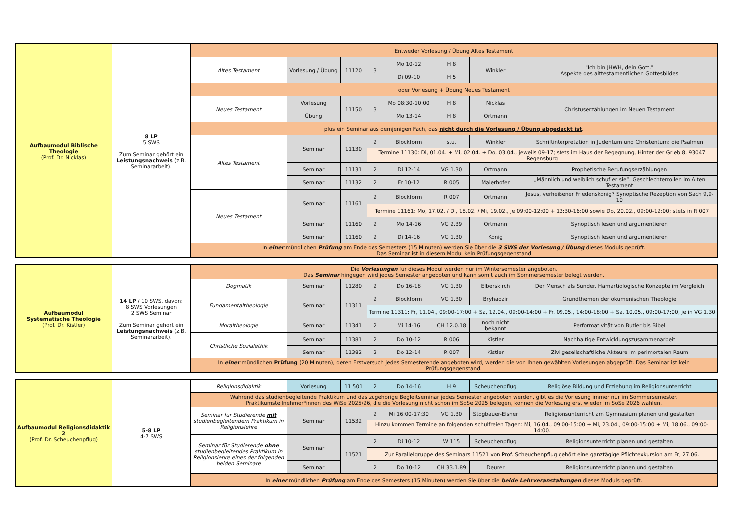| Aufbaumodul Biblische Theologie (Prof. Dr. Nicklas) | 8 LP 5 SWS Zum Seminar gehört ein Leistungsnachweis (z.B. Seminararbeit). | Entweder Vorlesung / Übung Altes Testament | | | | | | | |
| | | Altes Testament | Vorlesung / Übung | 11120 | 3 | Mo 10-12 | H 8 | Winkler | "Ich bin JHWH, dein Gott." Aspekte des alttestamentlichen Gottesbildes |
| | | | | | | Di 09-10 | H 5 | | |
| | | oder Vorlesung + Übung Neues Testament | | | | | | | |
| | | Neues Testament | Vorlesung | 11150 | 3 | Mo 08:30-10:00 | H 8 | Nicklas | Christuserzählungen im Neuen Testament |
| | | | Übung | | | Mo 13-14 | H 8 | Ortmann | |
| | | plus ein Seminar aus demjenigen Fach, das nicht durch die Vorlesung / Übung abgedeckt ist . | | | | | | | |
| | | Altes Testament | Seminar | 11130 | 2 | Blockform | s.u. | Winkler | Schriftinterpretation in Judentum und Christentum: die Psalmen |
| | | | | | Termine 11130: Di, 01.04. + Mi, 02.04. + Do, 03.04., jeweils 09-17; stets im Haus der Begegnung, Hinter der Grieb 8, 93047 Regensburg | | | | |
| | | | Seminar | 11131 | 2 | Di 12-14 | VG 1.30 | Ortmann | Prophetische Berufungserzählungen |
| | | | Seminar | 11132 | 2 | Fr 10-12 | R 005 | Maierhofer | „Männlich und weiblich schuf er sie“. Geschlechterrollen im Alten Testament |
| | | Neues Testament | Seminar | 11161 | 2 | Blockform | R 007 | Ortmann | Jesus, verheißener Friedenskönig? Synoptische Rezeption von Sach 9,9-10 |
| | | | | | Termine 11161: Mo, 17.02. / Di, 18.02. / Mi, 19.02., je 09:00-12:00 + 13:30-16:00 sowie Do, 20.02., 09:00-12:00; stets in R 007 | | | | |
| | | | Seminar | 11160 | 2 | Mo 14-16 | VG 2.39 | Ortmann | Synoptisch lesen und argumentieren |
| | | | Seminar | 11160 | 2 | Di 14-16 | VG 1.30 | König | Synoptisch lesen und argumentieren |
| | | In einer mündlichen Prüfung am Ende des Semesters (15 Minuten) werden Sie über die 3 SWS der Vorlesung / Übung dieses Moduls geprüft. Das Seminar ist in diesem Modul kein Prüfungsgegenstand | | | | | | | |
| Aufbaumodul Systematische Theologie (Prof. Dr. Kistler) | 14 LP / 10 SWS, davon: 8 SWS Vorlesungen 2 SWS Seminar Zum Seminar gehört ein Leistungsnachweis (z.B. Seminararbeit). | Die Vorlesungen für dieses Modul werden nur im Wintersemester angeboten. Das Seminar hingegen wird jedes Semester angeboten und kann somit auch im Sommersemester belegt werden. | | | | | | | |
| | | Dogmatik | Seminar | 11280 | 2 | Do 16-18 | VG 1.30 | Elberskirch | Der Mensch als Sünder. Hamartiologische Konzepte im Vergleich |
| | | Fundamentaltheologie | Seminar | 11311 | 2 | Blockform | VG 1.30 | Bryhadzir | Grundthemen der ökumenischen Theologie |
| | | | | | Termine 11311: Fr, 11.04., 09:00-17:00 + Sa, 12.04., 09:00-14:00 + Fr. 09.05., 14:00-18:00 + Sa. 10.05., 09:00-17:00, je in VG 1.30 | | | | |
| | | Moraltheologie | Seminar | 11341 | 2 | Mi 14-16 | CH 12.0.18 | noch nicht bekannt | Performativität von Butler bis Bibel |
| | | Christliche Sozialethik | Seminar | 11381 | 2 | Do 10-12 | R 006 | Kistler | Nachhaltige Entwicklungszusammenarbeit |
| | | | Seminar | 11382 | 2 | Do 12-14 | R 007 | Kistler | Zivilgesellschaftliche Akteure im perimortalen Raum |
| | | In einer mündlichen Prüfung (20 Minuten), deren Erstversuch jedes Semesterende angeboten wird, werden die von Ihnen gewählten Vorlesungen abgeprüft. Das Seminar ist kein Prüfungsgegenstand. | | | | | | | |
| Aufbaumodul Religionsdidaktik 2 (Prof. Dr. Scheuchenpflug) | 5-8 LP 4-7 SWS | Religionsdidaktik | Vorlesung | 11 501 | 2 | Do 14-16 | H 9 | Scheuchenpflug | Religiöse Bildung und Erziehung im Religionsunterricht |
| | | Während das studienbegleitende Praktikum und das zugehörige Begleitseminar jedes Semester angeboten werden, gibt es die Vorlesung immer nur im Sommersemester. Praktikumsteilnehmer*innen des WiSe 2025/26, die die Vorlesung nicht schon im SoSe 2025 belegen, können die Vorlesung erst wieder im SoSe 2026 wählen. | | | | | | | |
| | | Seminar für Studierende mit studienbegleitendem Praktikum in Religionslehre | Seminar | 11532 | 2 | Mi 16:00-17:30 | VG 1.30 | Stögbauer-Elsner | Religionsunterricht am Gymnasium planen und gestalten |
| | | | | | Hinzu kommen Termine an folgenden schulfreien Tagen: Mi, 16.04., 09:00-15:00 + Mi, 23.04., 09:00-15:00 + Mi, 18.06., 09:00-14:00. | | | | |
| | | Seminar für Studierende ohne studienbegleitendes Praktikum in Religionslehre eines der folgenden beiden Seminare | Seminar | 11521 | 2 | Di 10-12 | W 115 | Scheuchenpflug | Religionsunterricht planen und gestalten |
| | | | | | Zur Parallelgruppe des Seminars 11521 von Prof. Scheuchenpflug gehört eine ganztägige Pflichtexkursion am Fr, 27.06. | | | | |
| | | | Seminar | | 2 | Do 10-12 | CH 33.1.89 | Deurer | Religionsunterricht planen und gestalten |
| | | In einer mündlichen Prüfung am Ende des Semesters (15 Minuten) werden Sie über die beide Lehrveranstaltungen dieses Moduls geprüft. | | | | | | | |